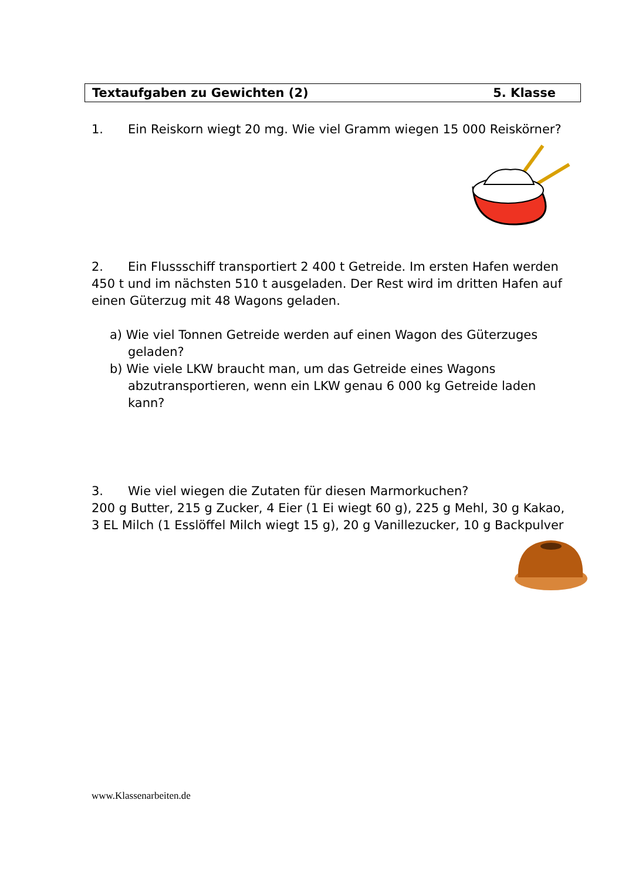Textaufgaben zu Gewichten (2) 5. Klasse
1. Ein Reiskorn wiegt 20 mg. Wie viel Gramm wiegen 15 000 Reiskörner?
2. Ein Flussschiff transportiert 2 400 t Getreide. Im ersten Hafen werden 450 t und im nächsten 510 t ausgeladen. Der Rest wird im dritten Hafen auf einen Güterzug mit 48 Wagons geladen.
a) Wie viel Tonnen Getreide werden auf einen Wagon des Güterzuges geladen?
b) Wie viele LKW braucht man, um das Getreide eines Wagons abzutransportieren, wenn ein LKW genau 6 000 kg Getreide laden kann?
3. Wie viel wiegen die Zutaten für diesen Marmorkuchen?
200 g Butter, 215 g Zucker, 4 Eier (1 Ei wiegt 60 g), 225 g Mehl, 30 g Kakao, 3 EL Milch (1 Esslöffel Milch wiegt 15 g), 20 g Vanillezucker, 10 g Backpulver
www.Klassenarbeiten.de